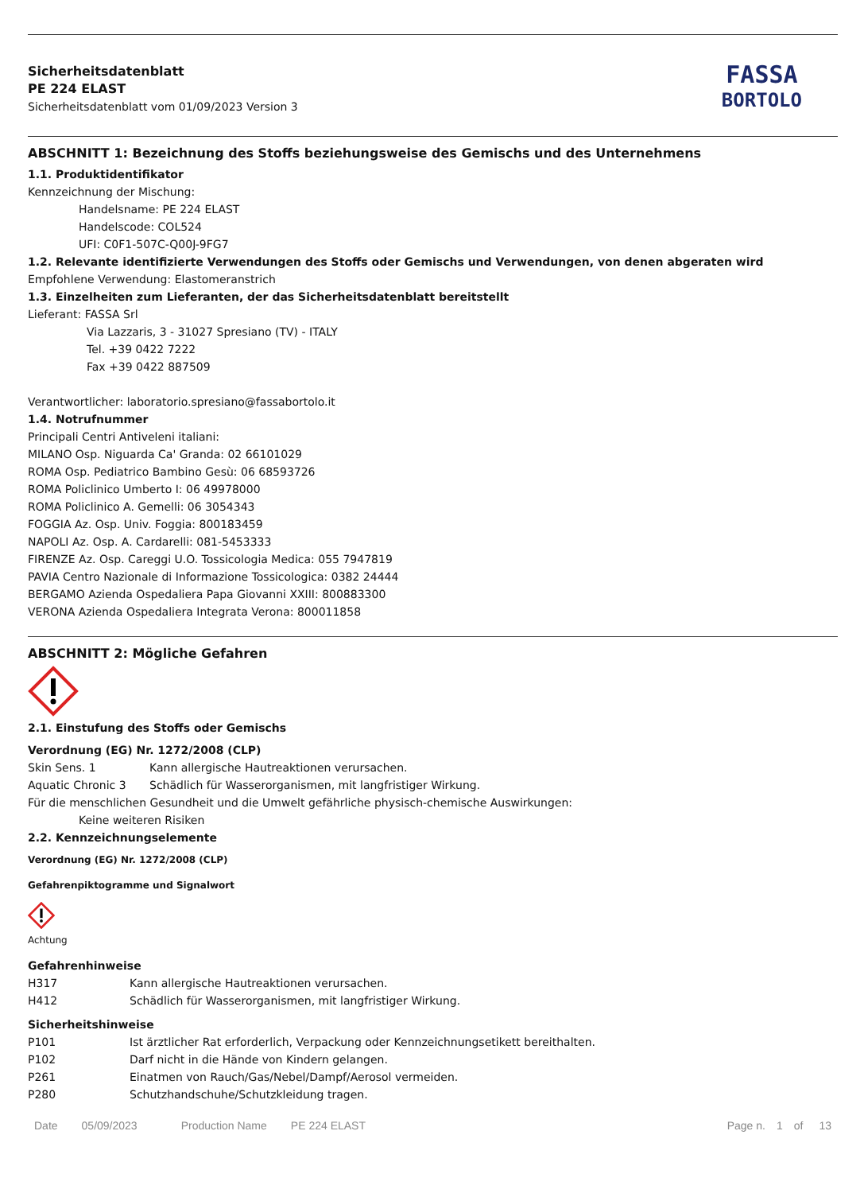Sicherheitsdatenblatt
PE 224 ELAST
Sicherheitsdatenblatt vom 01/09/2023 Version 3
FASSA
BORTOLO
ABSCHNITT 1: Bezeichnung des Stoffs beziehungsweise des Gemischs und des Unternehmens
1.1. Produktidentifikator
Kennzeichnung der Mischung:
Handelsname: PE 224 ELAST
Handelscode: COL524
UFI: C0F1-507C-Q00J-9FG7
1.2. Relevante identifizierte Verwendungen des Stoffs oder Gemischs und Verwendungen, von denen abgeraten wird
Empfohlene Verwendung: Elastomeranstrich
1.3. Einzelheiten zum Lieferanten, der das Sicherheitsdatenblatt bereitstellt
Lieferant: FASSA Srl
Via Lazzaris, 3 - 31027 Spresiano (TV) - ITALY
Tel. +39 0422 7222
Fax +39 0422 887509
Verantwortlicher: laboratorio.spresiano@fassabortolo.it
1.4. Notrufnummer
Principali Centri Antiveleni italiani:
MILANO Osp. Niguarda Ca' Granda: 02 66101029
ROMA Osp. Pediatrico Bambino Gesù: 06 68593726
ROMA Policlinico Umberto I: 06 49978000
ROMA Policlinico A. Gemelli: 06 3054343
FOGGIA Az. Osp. Univ. Foggia: 800183459
NAPOLI Az. Osp. A. Cardarelli: 081-5453333
FIRENZE Az. Osp. Careggi U.O. Tossicologia Medica: 055 7947819
PAVIA Centro Nazionale di Informazione Tossicologica: 0382 24444
BERGAMO Azienda Ospedaliera Papa Giovanni XXIII: 800883300
VERONA Azienda Ospedaliera Integrata Verona: 800011858
ABSCHNITT 2: Mögliche Gefahren
2.1. Einstufung des Stoffs oder Gemischs
Verordnung (EG) Nr. 1272/2008 (CLP)
| Skin Sens. 1 | Kann allergische Hautreaktionen verursachen. |
| Aquatic Chronic 3 | Schädlich für Wasserorganismen, mit langfristiger Wirkung. |
Für die menschlichen Gesundheit und die Umwelt gefährliche physisch-chemische Auswirkungen:
Keine weiteren Risiken
2.2. Kennzeichnungselemente
Verordnung (EG) Nr. 1272/2008 (CLP)
Gefahrenpiktogramme und Signalwort
Achtung
Gefahrenhinweise
| H317 | Kann allergische Hautreaktionen verursachen. |
| H412 | Schädlich für Wasserorganismen, mit langfristiger Wirkung. |
Sicherheitshinweise
| P101 | Ist ärztlicher Rat erforderlich, Verpackung oder Kennzeichnungsetikett bereithalten. |
| P102 | Darf nicht in die Hände von Kindern gelangen. |
| P261 | Einatmen von Rauch/Gas/Nebel/Dampf/Aerosol vermeiden. |
| P280 | Schutzhandschuhe/Schutzkleidung tragen. |
Date 05/09/2023 Production Name PE 224 ELAST Page n. 1 of 13